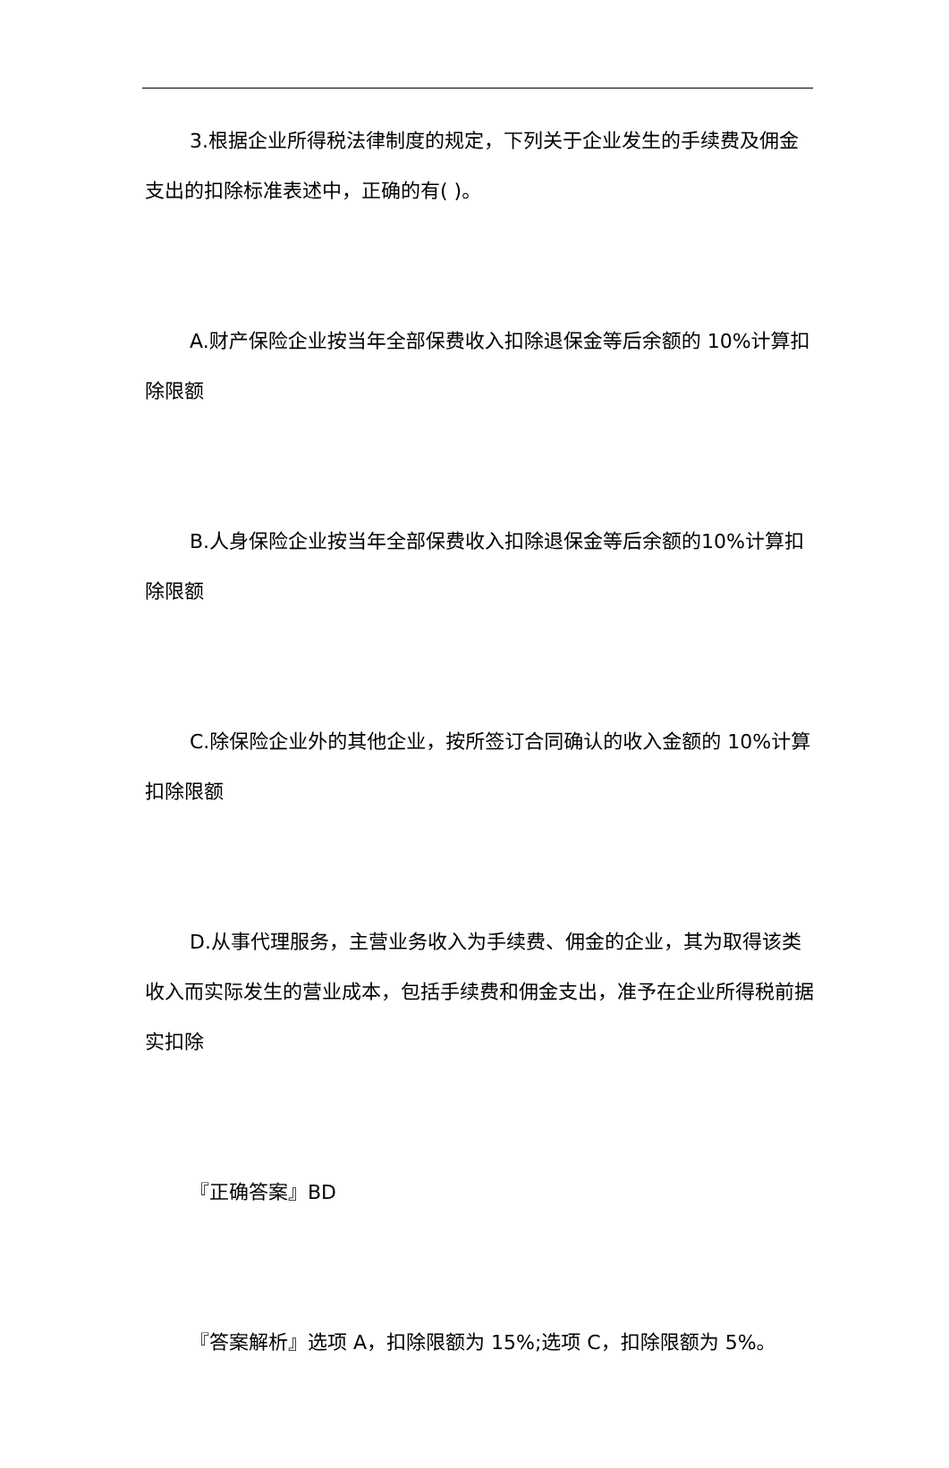3.根据企业所得税法律制度的规定，下列关于企业发生的手续费及佣金支出的扣除标准表述中，正确的有( )。
A.财产保险企业按当年全部保费收入扣除退保金等后余额的 10%计算扣除限额
B.人身保险企业按当年全部保费收入扣除退保金等后余额的10%计算扣除限额
C.除保险企业外的其他企业，按所签订合同确认的收入金额的 10%计算扣除限额
D.从事代理服务，主营业务收入为手续费、佣金的企业，其为取得该类收入而实际发生的营业成本，包括手续费和佣金支出，准予在企业所得税前据实扣除
『正确答案』BD
『答案解析』选项 A，扣除限额为 15%;选项 C，扣除限额为 5%。